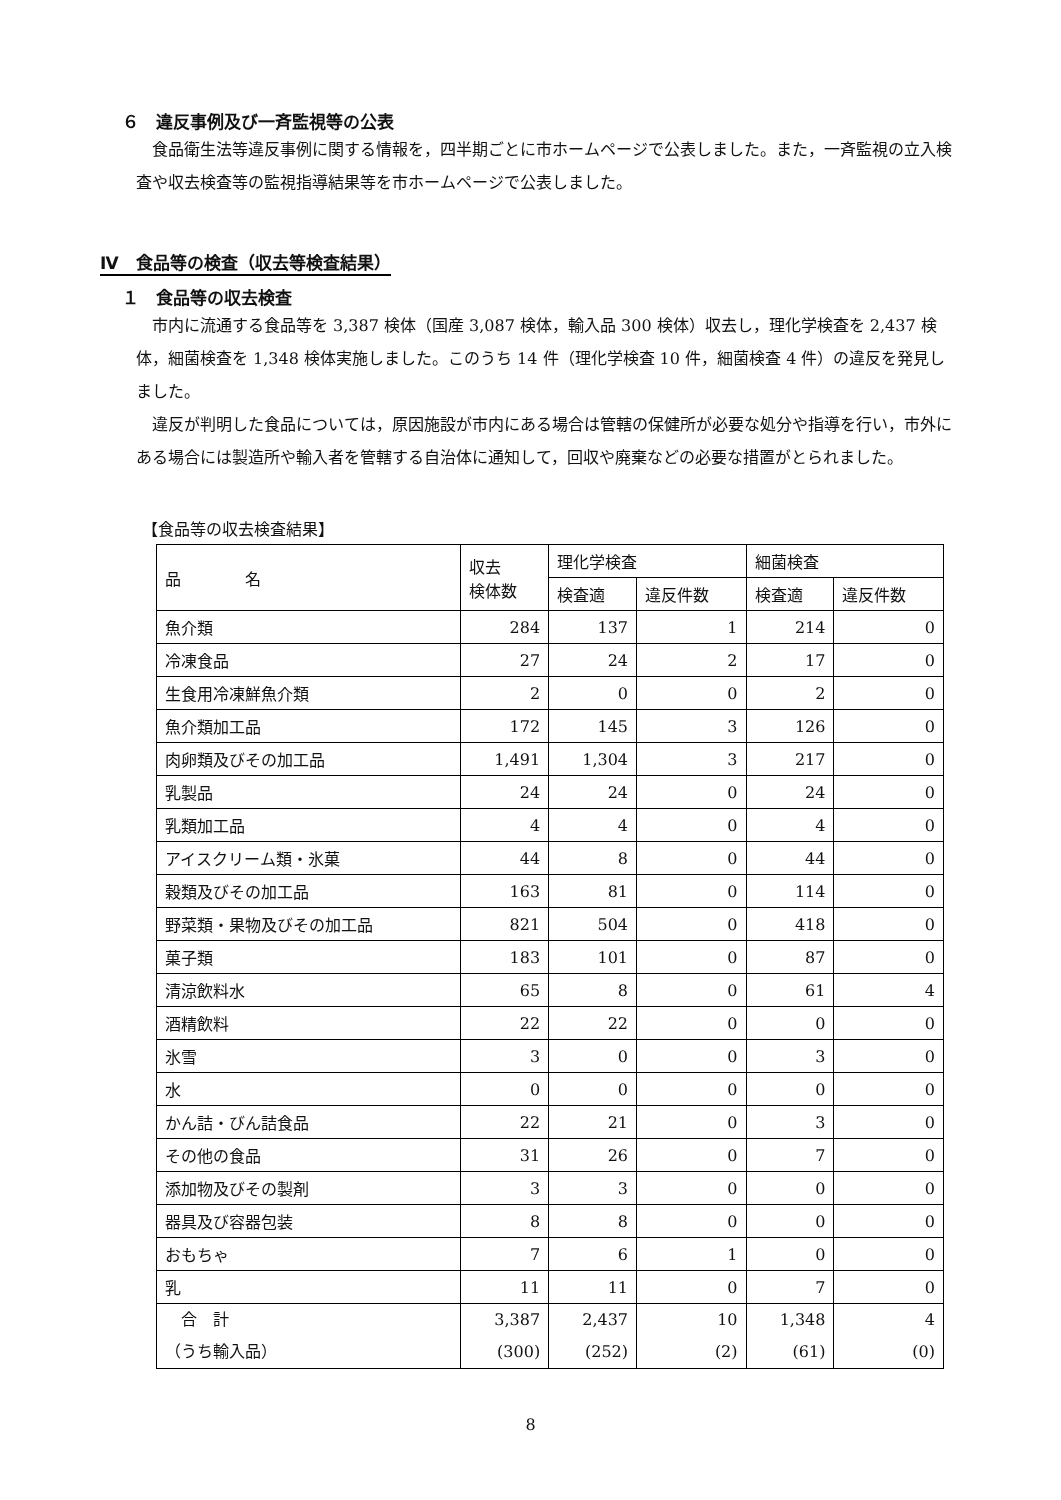６　違反事例及び一斉監視等の公表
食品衛生法等違反事例に関する情報を，四半期ごとに市ホームページで公表しました。また，一斉監視の立入検査や収去検査等の監視指導結果等を市ホームページで公表しました。
Ⅳ　食品等の検査（収去等検査結果）
１　食品等の収去検査
市内に流通する食品等を 3,387 検体（国産 3,087 検体，輸入品 300 検体）収去し，理化学検査を 2,437 検体，細菌検査を 1,348 検体実施しました。このうち 14 件（理化学検査 10 件，細菌検査 4 件）の違反を発見しました。
違反が判明した食品については，原因施設が市内にある場合は管轄の保健所が必要な処分や指導を行い，市外にある場合には製造所や輸入者を管轄する自治体に通知して，回収や廃棄などの必要な措置がとられました。
【食品等の収去検査結果】
| 品 名 | 収去 検体数 | 理化学検査 | | 細菌検査 | |
| --- | --- | --- | --- | --- | --- |
| | | 検査適 | 違反件数 | 検査適 | 違反件数 |
| 魚介類 | 284 | 137 | 1 | 214 | 0 |
| 冷凍食品 | 27 | 24 | 2 | 17 | 0 |
| 生食用冷凍鮮魚介類 | 2 | 0 | 0 | 2 | 0 |
| 魚介類加工品 | 172 | 145 | 3 | 126 | 0 |
| 肉卵類及びその加工品 | 1,491 | 1,304 | 3 | 217 | 0 |
| 乳製品 | 24 | 24 | 0 | 24 | 0 |
| 乳類加工品 | 4 | 4 | 0 | 4 | 0 |
| アイスクリーム類・氷菓 | 44 | 8 | 0 | 44 | 0 |
| 穀類及びその加工品 | 163 | 81 | 0 | 114 | 0 |
| 野菜類・果物及びその加工品 | 821 | 504 | 0 | 418 | 0 |
| 菓子類 | 183 | 101 | 0 | 87 | 0 |
| 清涼飲料水 | 65 | 8 | 0 | 61 | 4 |
| 酒精飲料 | 22 | 22 | 0 | 0 | 0 |
| 氷雪 | 3 | 0 | 0 | 3 | 0 |
| 水 | 0 | 0 | 0 | 0 | 0 |
| かん詰・びん詰食品 | 22 | 21 | 0 | 3 | 0 |
| その他の食品 | 31 | 26 | 0 | 7 | 0 |
| 添加物及びその製剤 | 3 | 3 | 0 | 0 | 0 |
| 器具及び容器包装 | 8 | 8 | 0 | 0 | 0 |
| おもちゃ | 7 | 6 | 1 | 0 | 0 |
| 乳 | 11 | 11 | 0 | 7 | 0 |
| 合 計 （うち輸入品） | 3,387 (300) | 2,437 (252) | 10 (2) | 1,348 (61) | 4 (0) |
8